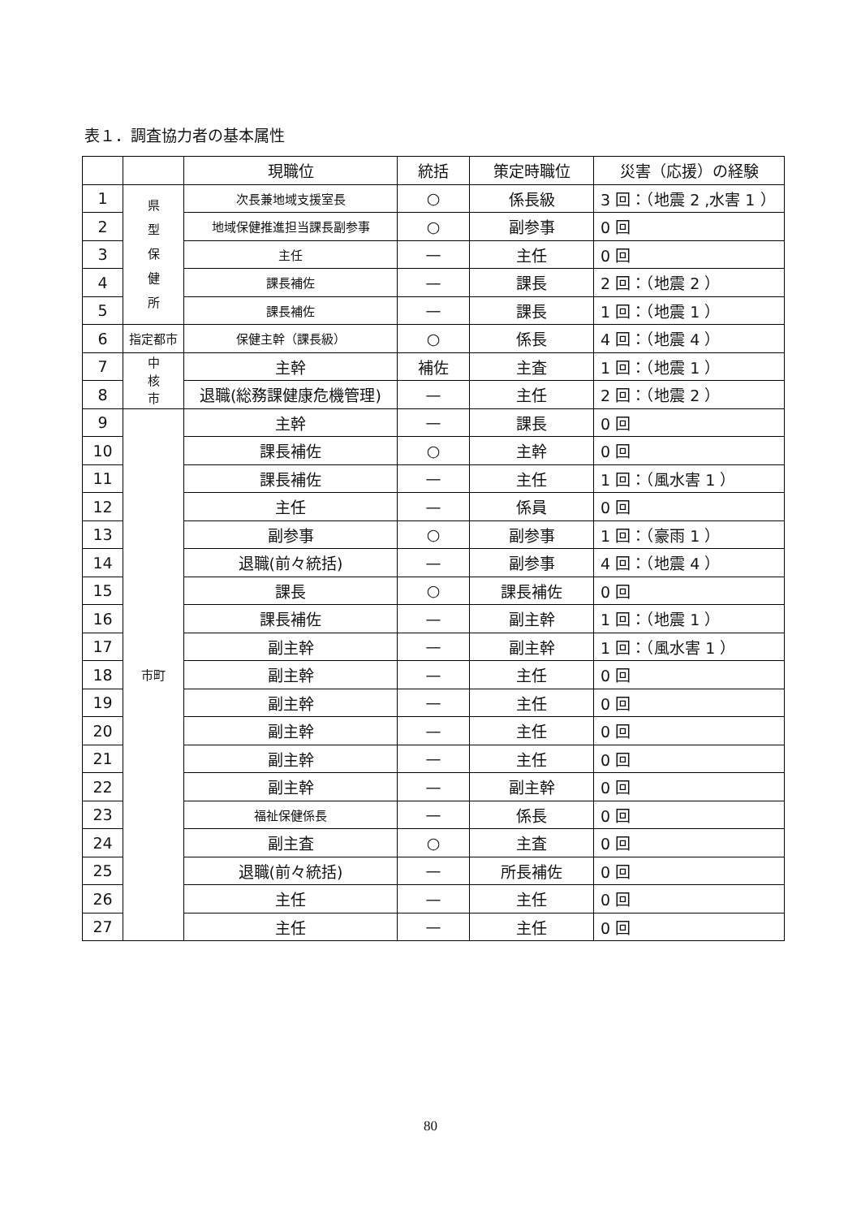表１．調査協力者の基本属性
| | | 現職位 | 統括 | 策定時職位 | 災害（応援）の経験 |
| --- | --- | --- | --- | --- | --- |
| 1 | 県 型 保 健 所 | 次長兼地域支援室長 | ○ | 係長級 | 3 回：（地震 2 ,水害 1 ） |
| 2 | | 地域保健推進担当課長副参事 | ○ | 副参事 | 0 回 |
| 3 | | 主任 | — | 主任 | 0 回 |
| 4 | | 課長補佐 | — | 課長 | 2 回：（地震 2 ） |
| 5 | | 課長補佐 | — | 課長 | 1 回：（地震 1 ） |
| 6 | 指定都市 | 保健主幹（課長級） | ○ | 係長 | 4 回：（地震 4 ） |
| 7 | 中 核 市 | 主幹 | 補佐 | 主査 | 1 回：（地震 1 ） |
| 8 | | 退職(総務課健康危機管理) | — | 主任 | 2 回：（地震 2 ） |
| 9 | 市町 | 主幹 | — | 課長 | 0 回 |
| 10 | | 課長補佐 | ○ | 主幹 | 0 回 |
| 11 | | 課長補佐 | — | 主任 | 1 回：（風水害 1 ） |
| 12 | | 主任 | — | 係員 | 0 回 |
| 13 | | 副参事 | ○ | 副参事 | 1 回：（豪雨 1 ） |
| 14 | | 退職(前々統括) | — | 副参事 | 4 回：（地震 4 ） |
| 15 | | 課長 | ○ | 課長補佐 | 0 回 |
| 16 | | 課長補佐 | — | 副主幹 | 1 回：（地震 1 ） |
| 17 | | 副主幹 | — | 副主幹 | 1 回：（風水害 1 ） |
| 18 | | 副主幹 | — | 主任 | 0 回 |
| 19 | | 副主幹 | — | 主任 | 0 回 |
| 20 | | 副主幹 | — | 主任 | 0 回 |
| 21 | | 副主幹 | — | 主任 | 0 回 |
| 22 | | 副主幹 | — | 副主幹 | 0 回 |
| 23 | | 福祉保健係長 | — | 係長 | 0 回 |
| 24 | | 副主査 | ○ | 主査 | 0 回 |
| 25 | | 退職(前々統括) | — | 所長補佐 | 0 回 |
| 26 | | 主任 | — | 主任 | 0 回 |
| 27 | | 主任 | — | 主任 | 0 回 |
80